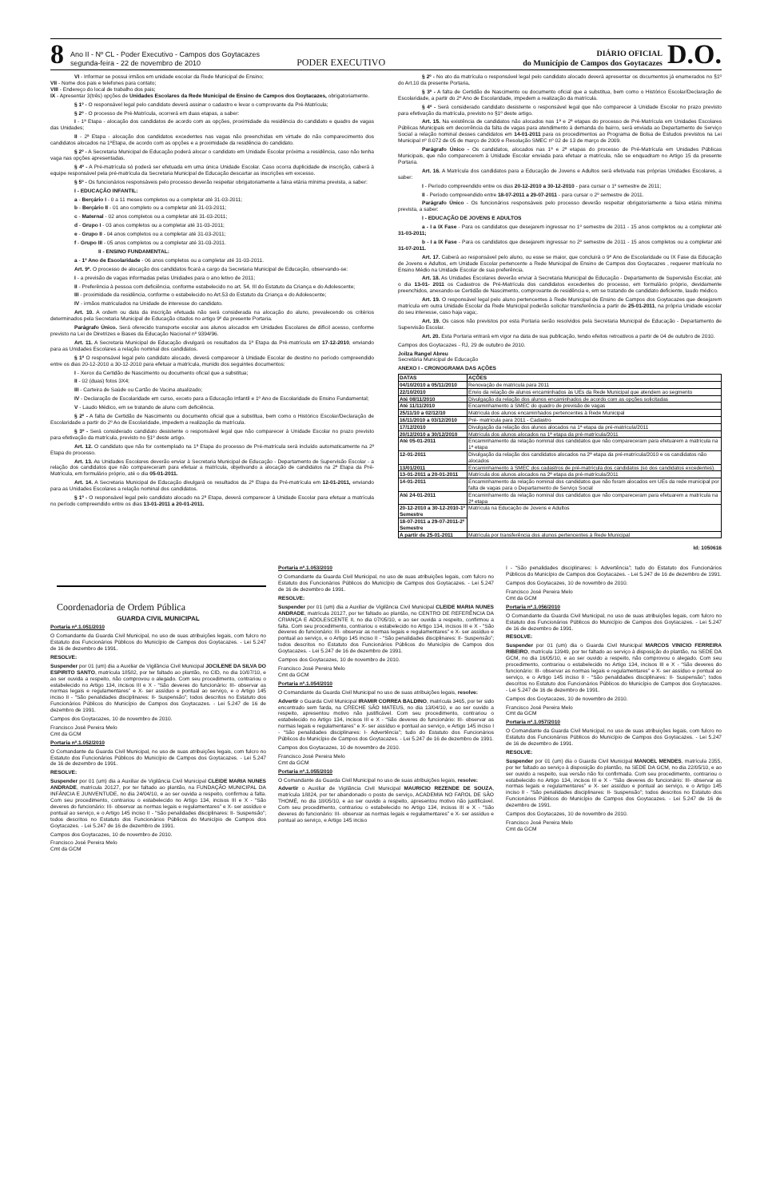8
Ano II - Nº CL - Poder Executivo - Campos dos Goytacazes
segunda-feira - 22 de novembro de 2010
PODER EXECUTIVO
DIÁRIO OFICIAL
do Município de Campos dos Goytacazes
D.O.
VI - Informar se possui irmãos em unidade escolar da Rede Municipal de Ensino;
VII - Nome dos pais e telefones para contato;
VIII - Endereço do local de trabalho dos pais;
IX - Apresentar 3(três) opções de Unidades Escolares da Rede Municipal de Ensino de Campos dos Goytacazes, obrigatoriamente.
§ 1º - O responsável legal pelo candidato deverá assinar o cadastro e levar o comprovante da Pré-Matrícula;
§ 2º - O processo de Pré-Matrícula, ocorrerá em duas etapas, a saber:
I - 1ª Etapa - alocação dos candidatos de acordo com as opções, proximidade da residência do candidato e quadro de vagas das Unidades;
II - 2ª Etapa - alocação dos candidatos excedentes nas vagas não preenchidas em virtude do não comparecimento dos candidatos alocados na 1ºEtapa, de acordo com as opções e a proximidade da residência do candidato.
§ 2º - A Secretaria Municipal de Educação poderá alocar o candidato em Unidade Escolar próxima a residência, caso não tenha vaga nas opções apresentadas.
§ 4º - A Pré-matrícula só poderá ser efetuada em uma única Unidade Escolar. Caso ocorra duplicidade de inscrição, caberá à equipe responsável pela pré-matrícula da Secretaria Municipal de Educação descartar as inscrições em excesso.
§ 5º - Os funcionários responsáveis pelo processo deverão respeitar obrigatoriamente a faixa etária mínima prevista, a saber:
I - EDUCAÇÃO INFANTIL:
a - Berçário I - 0 a 11 meses completos ou a completar até 31-03-2011;
b - Berçário II - 01 ano completo ou a completar até 31-03-2011;
c - Maternal - 02 anos completos ou a completar até 31-03-2011;
d - Grupo I - 03 anos completos ou a completar até 31-03-2011;
e - Grupo II - 04 anos completos ou a completar até 31-03-2011;
f - Grupo III - 05 anos completos ou a completar até 31-03-2011.
II - ENSINO FUNDAMENTAL:
a - 1º Ano de Escolaridade - 06 anos completos ou a completar até 31-03-2011.
Art. 9º. O processo de alocação dos candidatos ficará a cargo da Secretaria Municipal de Educação, observando-se:
I - a previsão de vagas informadas pelas Unidades para o ano letivo de 2011;
II - Preferência à pessoa com deficiência, conforme estabelecido no art. 54, III do Estatuto da Criança e do Adolescente;
III - proximidade da residência, conforme o estabelecido no Art.53 do Estatuto da Criança e do Adolescente;
IV - irmãos matriculados na Unidade de interesse do candidato.
Art. 10. A ordem ou data da inscrição efetuada não será considerada na alocação do aluno, prevalecendo os critérios determinados pela Secretaria Municipal de Educação citados no artigo 9º da presente Portaria.
Parágrafo Único. Será oferecido transporte escolar aos alunos alocados em Unidades Escolares de difícil acesso, conforme previsto na Lei de Diretrizes e Bases da Educação Nacional nº 9394/96.
Art. 11. A Secretaria Municipal de Educação divulgará os resultados da 1ª Etapa da Pré-matrícula em 17-12-2010, enviando para as Unidades Escolares a relação nominal dos candidatos.
§ 1º O responsável legal pelo candidato alocado, deverá comparecer à Unidade Escolar de destino no período compreendido entre os dias 20-12-2010 a 30-12-2010 para efetuar a matrícula, munido dos seguintes documentos:
I - Xerox da Certidão de Nascimento ou documento oficial que a substitua;
II - 02 (duas) fotos 3X4;
III - Carteira de Saúde ou Cartão de Vacina atualizado;
IV - Declaração de Escolaridade em curso, exceto para a Educação Infantil e 1º Ano de Escolaridade do Ensino Fundamental;
V - Laudo Médico, em se tratando de aluno com deficiência.
§ 2º - A falta de Certidão de Nascimento ou documento oficial que a substitua, bem como o Histórico Escolar/Declaração de Escolaridade a partir do 2º Ao de Escolaridade, impedem a realização da matrícula.
§ 3º - Será considerado candidato desistente o responsável legal que não comparecer à Unidade Escolar no prazo previsto para efetivação da matrícula, previsto no §1º deste artigo.
Art. 12. O candidato que não for contemplado na 1ª Etapa do processo de Pré-matrícula será incluído automaticamente na 2ª Etapa do processo.
Art. 13. As Unidades Escolares deverão enviar à Secretaria Municipal de Educação - Departamento de Supervisão Escolar - a relação dos candidatos que não compareceram para efetuar a matrícula, objetivando a alocação de candidatos na 2ª Etapa da Pré-Matrícula, em formulário próprio, até o dia 05-01-2011.
Art. 14. A Secretaria Municipal de Educação divulgará os resultados da 2ª Etapa da Pré-matrícula em 12-01-2011, enviando para as Unidades Escolares a relação nominal dos candidatos.
§ 1º - O responsável legal pelo candidato alocado na 2ª Etapa, deverá comparecer à Unidade Escolar para efetuar a matrícula no período compreendido entre os dias 13-01-2011 a 20-01-2011.
§ 2º - No ato da matrícula o responsável legal pelo candidato alocado deverá apresentar os documentos já enumerados no §1º do Art.10 da presente Portaria.
§ 3º - A falta de Certidão de Nascimento ou documento oficial que a substitua, bem como o Histórico Escolar/Declaração de Escolaridade, a partir do 2º Ano de Escolaridade, impedem a realização da matrícula.
§ 4º - Será considerado candidato desistente o responsável legal que não comparecer à Unidade Escolar no prazo previsto para efetivação da matrícula, previsto no §1º deste artigo.
Art. 15. Na existência de candidatos não alocados nas 1ª e 2ª etapas do processo de Pré-Matrícula em Unidades Escolares Públicas Municipais em decorrência da falta de vagas para atendimento à demanda do bairro, será enviada ao Departamento de Serviço Social a relação nominal desses candidatos em 14-01-2011 para os procedimentos ao Programa de Bolsa de Estudos previstos na Lei Municipal nº 8.072 de 05 de março de 2009 e Resolução SMEC nº 02 de 13 de março de 2009.
Parágrafo Único - Os candidatos, alocados nas 1ª e 2ª etapas do processo de Pré-Matrícula em Unidades Públicas Municipais, que não comparecerem à Unidade Escolar enviada para efetuar a matrícula, não se enquadram no Artigo 15 da presente Portaria.
Art. 16. A Matrícula dos candidatos para a Educação de Jovens e Adultos será efetivada nas próprias Unidades Escolares, a saber:
I - Período compreendido entre os dias 20-12-2010 a 30-12-2010 - para cursar o 1º semestre de 2011;
II - Período compreendido entre 18-07-2011 a 29-07-2011 - para cursar o 2º semestre de 2011.
Parágrafo Único - Os funcionários responsáveis pelo processo deverão respeitar obrigatoriamente a faixa etária mínima prevista, a saber:
I - EDUCAÇÃO DE JOVENS E ADULTOS
a - I a IX Fase - Para os candidatos que desejarem ingressar no 1º semestre de 2011 - 15 anos completos ou a completar até 31-03-2011;
b - I a IX Fase - Para os candidatos que desejarem ingressar no 2º semestre de 2011 - 15 anos completos ou a completar até 31-07-2011.
Art. 17. Caberá ao responsável pelo aluno, ou esse se maior, que concluirá o 9º Ano de Escolaridade ou IX Fase da Educação de Jovens e Adultos, em Unidade Escolar pertencente a Rede Municipal de Ensino de Campos dos Goytacazes , requerer matrícula no Ensino Médio na Unidade Escolar de sua preferência.
Art. 18. As Unidades Escolares deverão enviar à Secretaria Municipal de Educação - Departamento de Supervisão Escolar, até o dia 13-01- 2011 os Cadastros de Pré-Matrícula dos candidatos excedentes do processo, em formulário próprio, devidamente preenchidos, anexando-se Certidão de Nascimento, comprovante de residência e, em se tratando de candidato deficiente, laudo médico.
Art. 19. O responsável legal pelo aluno pertencentes à Rede Municipal de Ensino de Campos dos Goytacazes que desejarem matrícula em outra Unidade Escolar da Rede Municipal poderão solicitar transferência a partir de 25-01-2011, na própria Unidade escolar do seu interesse, caso haja vaga;.
Art. 19. Os casos não previstos por esta Portaria serão resolvidos pela Secretaria Municipal de Educação - Departamento de Supervisão Escolar.
Art. 20. Esta Portaria entrará em vigor na data de sua publicação, tendo efeitos retroativos a partir de 04 de outubro de 2010.
Campos dos Goytacazes - RJ, 29 de outubro de 2010.
Joilza Rangel Abreu
Secretária Municipal de Educação
ANEXO I - CRONOGRAMA DAS AÇÕES
| DATAS | AÇÕES |
| --- | --- |
| 04/10/2010 a 05/11/2010 | Renovação de matrícula para 2011 |
| 22/10/2010 | Envio da relação de alunos encaminhados às UEs da Rede Municipal que atendem ao segmento |
| Até 08/11/2010 | Divulgação da relação dos alunos encaminhados de acordo com as opções solicitadas |
| Até 11/11/2010 | Encaminhamento à SMEC do quadro de previsão de vagas |
| 25/11/10 a 02/12/10 | Matrícula dos alunos encaminhados pertencentes à Rede Municipal |
| 16/11/2010 a 03/12/2010 | Pré- matrícula para 2011 - Cadastro |
| 17/12/2010 | Divulgação da relação dos alunos alocados na 1ª etapa da pré-matrícula/2011 |
| 20/12/2010 a 30/12/2010 | Matrícula dos alunos alocados na 1ª etapa da pré-matrícula/2011 |
| Até 05-01-2011 | Encaminhamento da relação nominal dos candidatos que não compareceram para efetuarem a matrícula na 1ª etapa |
| 12-01-2011 | Divulgação da relação dos candidatos alocados na 2ª etapa da pré-matrícula/2010 e os candidatos não alocados |
| 13/01/2011 | Encaminhamento à SMEC dos cadastros de pré-matrícula dos candidatos (só dos candidatos excedentes). |
| 13-01-2011 a 20-01-2011 | Matrícula dos alunos alocados na 2ª etapa da pré-matrícula/2011 |
| 14-01-2011 | Encaminhamento da relação nominal dos candidatos que não foram alocados em UEs da rede municipal por falta de vagas para o Departamento de Serviço Social |
| Até 24-01-2011 | Encaminhamento da relação nominal dos candidatos que não compareceram para efetuarem a matrícula na 2ª etapa |
| 20-12-2010 a 30-12-2010-1º Semestre | Matrícula na Educação de Jovens e Adultos |
| 18-07-2011 a 29-07-2011-2º Semestre | |
| A partir de 25-01-2011 | Matrícula por transferência dos alunos pertencentes à Rede Municipal |
Id: 1050616
Coordenadoria de Ordem Pública
GUARDA CIVIL MUNICIPAL
Portaria nº.1.051/2010
O Comandante da Guarda Civil Municipal, no uso de suas atribuições legais, com fulcro no Estatuto dos Funcionários Públicos do Município de Campos dos Goytacazes. - Lei 5.247 de 16 de dezembro de 1991.
RESOLVE:
Suspender por 01 (um) dia a Auxiliar de Vigilância Civil Municipal JOCILENE DA SILVA DO ESPIRITO SANTO, matrícula 18582, por ter faltado ao plantão, no CID, no dia 10/07/10, e ao ser ouvida a respeito, não comprovou o alegado. Com seu procedimento, contrariou o estabelecido no Artigo 134, incisos III e X - “São deveres do funcionário: III- observar as normas legais e regulamentares” e X- ser assíduo e pontual ao serviço, e o Artigo 145 inciso II - “São penalidades disciplinares: II- Suspensão”; todos descritos no Estatuto dos Funcionários Públicos do Município de Campos dos Goytacazes. - Lei 5.247 de 16 de dezembro de 1991.
Campos dos Goytacazes, 10 de novembro de 2010.
Francisco José Pereira Melo
Cmt da GCM
Portaria nº.1.052/2010
O Comandante da Guarda Civil Municipal, no uso de suas atribuições legais, com fulcro no Estatuto dos Funcionários Públicos do Município de Campos dos Goytacazes. - Lei 5.247 de 16 de dezembro de 1991.
RESOLVE:
Suspender por 01 (um) dia a Auxiliar de Vigilância Civil Municipal CLEIDE MARIA NUNES ANDRADE, matrícula 20127, por ter faltado ao plantão, na FUNDAÇÃO MUNICIPAL DA INFÂNCIA E JUNVENTUDE, no dia 24/04/10, e ao ser ouvida a respeito, confirmou a falta. Com seu procedimento, contrariou o estabelecido no Artigo 134, incisos III e X - “São deveres do funcionário: III- observar as normas legais e regulamentares” e X- ser assíduo e pontual ao serviço, e o Artigo 145 inciso II - “São penalidades disciplinares: II- Suspensão”; todos descritos no Estatuto dos Funcionários Públicos do Município de Campos dos Goytacazes. - Lei 5.247 de 16 de dezembro de 1991.
Campos dos Goytacazes, 10 de novembro de 2010.
Francisco José Pereira Melo
Cmt da GCM
Portaria nº.1.053/2010
O Comandante da Guarda Civil Municipal, no uso de suas atribuições legais, com fulcro no Estatuto dos Funcionários Públicos do Município de Campos dos Goytacazes. - Lei 5.247 de 16 de dezembro de 1991.
RESOLVE:
Suspender por 01 (um) dia a Auxiliar de Vigilância Civil Municipal CLEIDE MARIA NUNES ANDRADE, matrícula 20127, por ter faltado ao plantão, no CENTRO DE REFERÊNCIA DA CRIANÇA E ADOLESCENTE II, no dia 07/05/10, e ao ser ouvida a respeito, confirmou a falta. Com seu procedimento, contrariou o estabelecido no Artigo 134, incisos III e X - “São deveres do funcionário: III- observar as normas legais e regulamentares” e X- ser assíduo e pontual ao serviço, e o Artigo 145 inciso II - “São penalidades disciplinares: II- Suspensão”; todos descritos no Estatuto dos Funcionários Públicos do Município de Campos dos Goytacazes. - Lei 5.247 de 16 de dezembro de 1991.
Campos dos Goytacazes, 10 de novembro de 2010.
Francisco José Pereira Melo
Cmt da GCM
Portaria nº.1.054/2010
O Comandante da Guarda Civil Municipal no uso de suas atribuições legais, resolve:
Advertir o Guarda Civil Municipal IRAMIR CORREA BALDINO, matrícula 3465, por ter sido encontrado sem farda, na CRECHE SÃO MATEUS, no dia 13/04/10, e ao ser ouvido a respeito, apresentou motivo não justificável. Com seu procedimento, contrariou o estabelecido no Artigo 134, incisos III e X - “São deveres do funcionário: III- observar as normas legais e regulamentares” e X- ser assíduo e pontual ao serviço, e Artigo 145 inciso I - “São penalidades disciplinares: I- Advertência”; tudo do Estatuto dos Funcionários Públicos do Município de Campos dos Goytacazes. - Lei 5.247 de 16 de dezembro de 1991.
Campos dos Goytacazes, 10 de novembro de 2010.
Francisco José Pereira Melo
Cmt da GCM
Portaria nº.1.055/2010
O Comandante da Guarda Civil Municipal no uso de suas atribuições legais, resolve:
Advertir o Auxiliar de Vigilância Civil Municipal MAURICIO REZENDE DE SOUZA, matrícula 18824, por ter abandonado o posto de serviço, ACADEMIA NO FAROL DE SÃO THOMÉ, no dia 18/05/10, e ao ser ouvido a respeito, apresentou motivo não justificável. Com seu procedimento, contrariou o estabelecido no Artigo 134, incisos III e X - “São deveres do funcionário: III- observar as normas legais e regulamentares” e X- ser assíduo e pontual ao serviço, e Artigo 145 inciso
I - “São penalidades disciplinares: I- Advertência”; tudo do Estatuto dos Funcionários Públicos do Município de Campos dos Goytacazes. - Lei 5.247 de 16 de dezembro de 1991.
Campos dos Goytacazes, 10 de novembro de 2010.
Francisco José Pereira Melo
Cmt da GCM
Portaria nº.1.056/2010
O Comandante da Guarda Civil Municipal, no uso de suas atribuições legais, com fulcro no Estatuto dos Funcionários Públicos do Município de Campos dos Goytacazes. - Lei 5.247 de 16 de dezembro de 1991.
RESOLVE:
Suspender por 01 (um) dia o Guarda Civil Municipal MARCOS VINICIO FERREIRA RIBEIRO, matrícula 13949, por ter faltado ao serviço à disposição do plantão, na SEDE DA GCM, no dia 16/05/10, e ao ser ouvido a respeito, não comprovou o alegado. Com seu procedimento, contrariou o estabelecido no Artigo 134, incisos III e X - “São deveres do funcionário: III- observar as normas legais e regulamentares” e X- ser assíduo e pontual ao serviço, e o Artigo 145 inciso II - “São penalidades disciplinares: II- Suspensão”; todos descritos no Estatuto dos Funcionários Públicos do Município de Campos dos Goytacazes. - Lei 5.247 de 16 de dezembro de 1991.
Campos dos Goytacazes, 10 de novembro de 2010.
Francisco José Pereira Melo
Cmt da GCM
Portaria nº.1.057/2010
O Comandante da Guarda Civil Municipal, no uso de suas atribuições legais, com fulcro no Estatuto dos Funcionários Públicos do Município de Campos dos Goytacazes. - Lei 5.247 de 16 de dezembro de 1991.
RESOLVE:
Suspender por 01 (um) dia o Guarda Civil Municipal MANOEL MENDES, matrícula 2355, por ter faltado ao serviço à disposição do plantão, na SEDE DA GCM, no dia 22/05/10, e ao ser ouvido a respeito, sua versão não foi confirmada. Com seu procedimento, contrariou o estabelecido no Artigo 134, incisos III e X - “São deveres do funcionário: III- observar as normas legais e regulamentares” e X- ser assíduo e pontual ao serviço, e o Artigo 145 inciso II - “São penalidades disciplinares: II- Suspensão”; todos descritos no Estatuto dos Funcionários Públicos do Município de Campos dos Goytacazes. - Lei 5.247 de 16 de dezembro de 1991.
Campos dos Goytacazes, 10 de novembro de 2010.
Francisco José Pereira Melo
Cmt da GCM